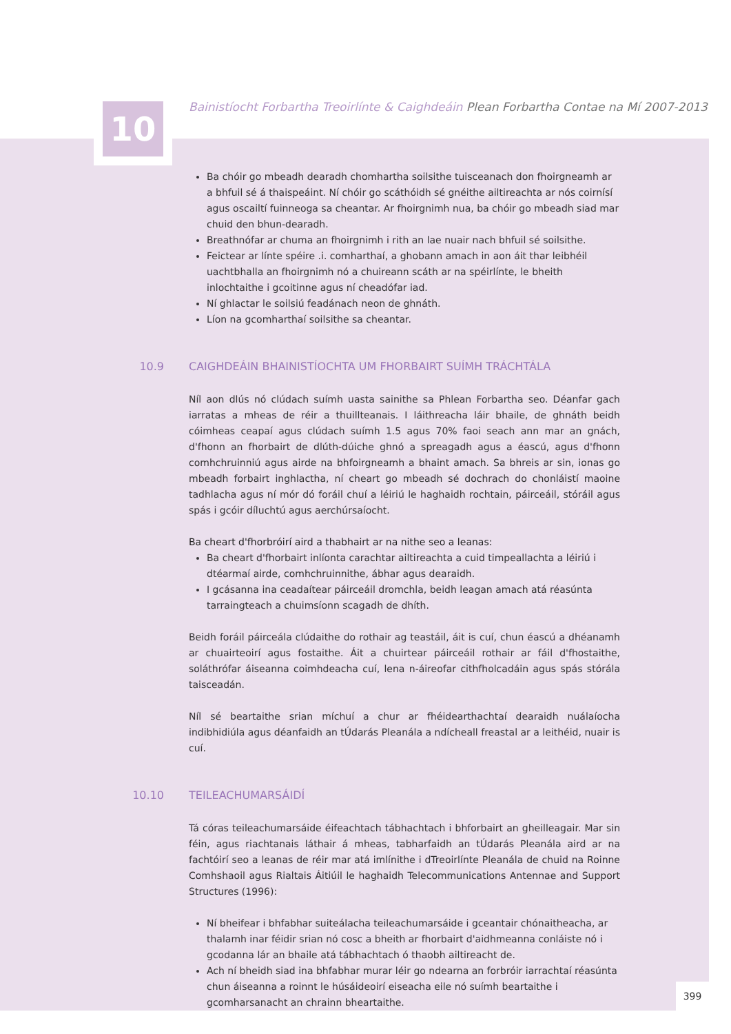10
Bainistíocht Forbartha Treoirlínte & Caighdeáin Plean Forbartha Contae na Mí 2007-2013
Ba chóir go mbeadh dearadh chomhartha soilsithe tuisceanach don fhoirgneamh ar a bhfuil sé á thaispeáint. Ní chóir go scáthóidh sé gnéithe ailtireachta ar nós coirnísí agus oscailtí fuinneoga sa cheantar. Ar fhoirgnimh nua, ba chóir go mbeadh siad mar chuid den bhun-dearadh.
Breathnófar ar chuma an fhoirgnimh i rith an lae nuair nach bhfuil sé soilsithe.
Feictear ar línte spéire .i. comharthaí, a ghobann amach in aon áit thar leibhéil uachtbhalla an fhoirgnimh nó a chuireann scáth ar na spéirlínte, le bheith inlochtaithe i gcoitinne agus ní cheadófar iad.
Ní ghlactar le soilsiú feadánach neon de ghnáth.
Líon na gcomharthaí soilsithe sa cheantar.
10.9 CAIGHDEÁIN BHAINISTÍOCHTA UM FHORBAIRT SUÍMH TRÁCHTÁLA
Níl aon dlús nó clúdach suímh uasta sainithe sa Phlean Forbartha seo. Déanfar gach iarratas a mheas de réir a thuillteanais. I láithreacha láir bhaile, de ghnáth beidh cóimheas ceapaí agus clúdach suímh 1.5 agus 70% faoi seach ann mar an gnách, d'fhonn an fhorbairt de dlúth-dúiche ghnó a spreagadh agus a éascú, agus d'fhonn comhchruinniú agus airde na bhfoirgneamh a bhaint amach. Sa bhreis ar sin, ionas go mbeadh forbairt inghlactha, ní cheart go mbeadh sé dochrach do chonláistí maoine tadhlacha agus ní mór dó foráil chuí a léiriú le haghaidh rochtain, páirceáil, stóráil agus spás i gcóir díluchtú agus aerchúrsaíocht.
Ba cheart d'fhorbróirí aird a thabhairt ar na nithe seo a leanas:
Ba cheart d'fhorbairt inlíonta carachtar ailtireachta a cuid timpeallachta a léiriú i dtéarmaí airde, comhchruinnithe, ábhar agus dearaidh.
I gcásanna ina ceadaítear páirceáil dromchla, beidh leagan amach atá réasúnta tarraingteach a chuimsíonn scagadh de dhíth.
Beidh foráil páirceála clúdaithe do rothair ag teastáil, áit is cuí, chun éascú a dhéanamh ar chuairteoirí agus fostaithe. Áit a chuirtear páirceáil rothair ar fáil d'fhostaithe, soláthrófar áiseanna coimhdeacha cuí, lena n-áireofar cithfholcadáin agus spás stórála taisceadán.
Níl sé beartaithe srian míchuí a chur ar fhéidearthachtaí dearaidh nuálaíocha indibhidiúla agus déanfaidh an tÚdarás Pleanála a ndícheall freastal ar a leithéid, nuair is cuí.
10.10 TEILEACHUMARSÁIDÍ
Tá córas teileachumarsáide éifeachtach tábhachtach i bhforbairt an gheilleagair. Mar sin féin, agus riachtanais láthair á mheas, tabharfaidh an tÚdarás Pleanála aird ar na fachtóirí seo a leanas de réir mar atá imlínithe i dTreoirlínte Pleanála de chuid na Roinne Comhshaoil agus Rialtais Áitiúil le haghaidh Telecommunications Antennae and Support Structures (1996):
Ní bheifear i bhfabhar suiteálacha teileachumarsáide i gceantair chónaitheacha, ar thalamh inar féidir srian nó cosc a bheith ar fhorbairt d'aidhmeanna conláiste nó i gcodanna lár an bhaile atá tábhachtach ó thaobh ailtireacht de.
Ach ní bheidh siad ina bhfabhar murar léir go ndearna an forbróir iarrachtaí réasúnta chun áiseanna a roinnt le húsáideoirí eiseacha eile nó suímh beartaithe i gcomharsanacht an chrainn bheartaithe.
399